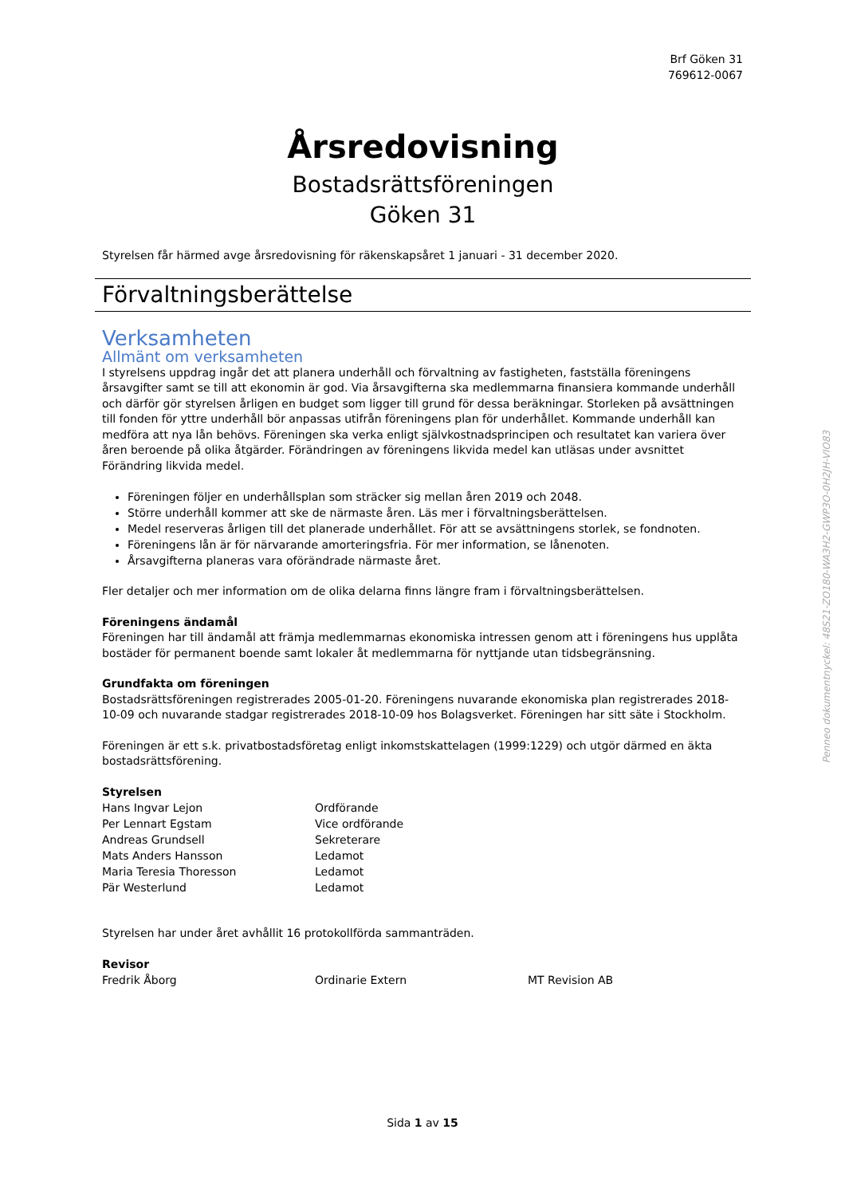Brf Göken 31
769612-0067
Årsredovisning
Bostadsrättsföreningen
Göken 31
Styrelsen får härmed avge årsredovisning för räkenskapsåret 1 januari - 31 december 2020.
Förvaltningsberättelse
Verksamheten
Allmänt om verksamheten
I styrelsens uppdrag ingår det att planera underhåll och förvaltning av fastigheten, fastställa föreningens årsavgifter samt se till att ekonomin är god. Via årsavgifterna ska medlemmarna finansiera kommande underhåll och därför gör styrelsen årligen en budget som ligger till grund för dessa beräkningar. Storleken på avsättningen till fonden för yttre underhåll bör anpassas utifrån föreningens plan för underhållet. Kommande underhåll kan medföra att nya lån behövs. Föreningen ska verka enligt självkostnadsprincipen och resultatet kan variera över åren beroende på olika åtgärder. Förändringen av föreningens likvida medel kan utläsas under avsnittet Förändring likvida medel.
Föreningen följer en underhållsplan som sträcker sig mellan åren 2019 och 2048.
Större underhåll kommer att ske de närmaste åren. Läs mer i förvaltningsberättelsen.
Medel reserveras årligen till det planerade underhållet. För att se avsättningens storlek, se fondnoten.
Föreningens lån är för närvarande amorteringsfria. För mer information, se lånenoten.
Årsavgifterna planeras vara oförändrade närmaste året.
Fler detaljer och mer information om de olika delarna finns längre fram i förvaltningsberättelsen.
Föreningens ändamål
Föreningen har till ändamål att främja medlemmarnas ekonomiska intressen genom att i föreningens hus upplåta bostäder för permanent boende samt lokaler åt medlemmarna för nyttjande utan tidsbegränsning.
Grundfakta om föreningen
Bostadsrättsföreningen registrerades 2005-01-20. Föreningens nuvarande ekonomiska plan registrerades 2018-10-09 och nuvarande stadgar registrerades 2018-10-09 hos Bolagsverket. Föreningen har sitt säte i Stockholm.
Föreningen är ett s.k. privatbostadsföretag enligt inkomstskattelagen (1999:1229) och utgör därmed en äkta bostadsrättsförening.
Styrelsen
| Hans Ingvar Lejon | Ordförande |
| Per Lennart Egstam | Vice ordförande |
| Andreas Grundsell | Sekreterare |
| Mats Anders Hansson | Ledamot |
| Maria Teresia Thoresson | Ledamot |
| Pär Westerlund | Ledamot |
Styrelsen har under året avhållit 16 protokollförda sammanträden.
Revisor
| Fredrik Åborg | Ordinarie Extern | MT Revision AB |
Penneo dokumentnyckel: 48S21-ZO180-WA3H2-GWP3O-0H2JH-VIO83
Sida 1 av 15